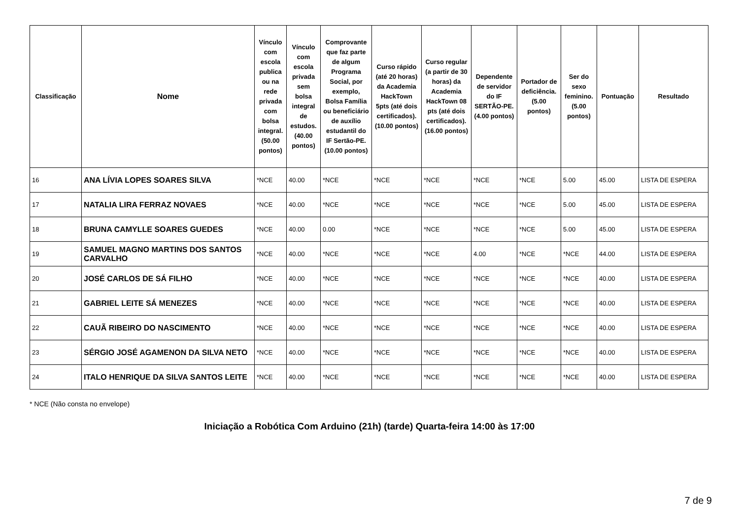| Classificação | Nome | Vínculo com escola publica ou na rede privada com bolsa integral. (50.00 pontos) | Vínculo com escola privada sem bolsa integral de estudos. (40.00 pontos) | Comprovante que faz parte de algum Programa Social, por exemplo, Bolsa Família ou beneficiário de auxílio estudantil do IF Sertão-PE. (10.00 pontos) | Curso rápido (até 20 horas) da Academia HackTown 5pts (até dois certificados). (10.00 pontos) | Curso regular (a partir de 30 horas) da Academia HackTown 08 pts (até dois certificados). (16.00 pontos) | Dependente de servidor do IF SERTÃO-PE. (4.00 pontos) | Portador de deficiência. (5.00 pontos) | Ser do sexo feminino. (5.00 pontos) | Pontuação | Resultado |
| --- | --- | --- | --- | --- | --- | --- | --- | --- | --- | --- | --- |
| 16 | ANA LÍVIA LOPES SOARES SILVA | *NCE | 40.00 | *NCE | *NCE | *NCE | *NCE | *NCE | 5.00 | 45.00 | LISTA DE ESPERA |
| 17 | NATALIA LIRA FERRAZ NOVAES | *NCE | 40.00 | *NCE | *NCE | *NCE | *NCE | *NCE | 5.00 | 45.00 | LISTA DE ESPERA |
| 18 | BRUNA CAMYLLE SOARES GUEDES | *NCE | 40.00 | 0.00 | *NCE | *NCE | *NCE | *NCE | 5.00 | 45.00 | LISTA DE ESPERA |
| 19 | SAMUEL MAGNO MARTINS DOS SANTOS CARVALHO | *NCE | 40.00 | *NCE | *NCE | *NCE | 4.00 | *NCE | *NCE | 44.00 | LISTA DE ESPERA |
| 20 | JOSÉ CARLOS DE SÁ FILHO | *NCE | 40.00 | *NCE | *NCE | *NCE | *NCE | *NCE | *NCE | 40.00 | LISTA DE ESPERA |
| 21 | GABRIEL LEITE SÁ MENEZES | *NCE | 40.00 | *NCE | *NCE | *NCE | *NCE | *NCE | *NCE | 40.00 | LISTA DE ESPERA |
| 22 | CAUÃ RIBEIRO DO NASCIMENTO | *NCE | 40.00 | *NCE | *NCE | *NCE | *NCE | *NCE | *NCE | 40.00 | LISTA DE ESPERA |
| 23 | SÉRGIO JOSÉ AGAMENON DA SILVA NETO | *NCE | 40.00 | *NCE | *NCE | *NCE | *NCE | *NCE | *NCE | 40.00 | LISTA DE ESPERA |
| 24 | ITALO HENRIQUE DA SILVA SANTOS LEITE | *NCE | 40.00 | *NCE | *NCE | *NCE | *NCE | *NCE | *NCE | 40.00 | LISTA DE ESPERA |
* NCE (Não consta no envelope)
Iniciação a Robótica Com Arduino (21h) (tarde) Quarta-feira 14:00 às 17:00
7 de 9